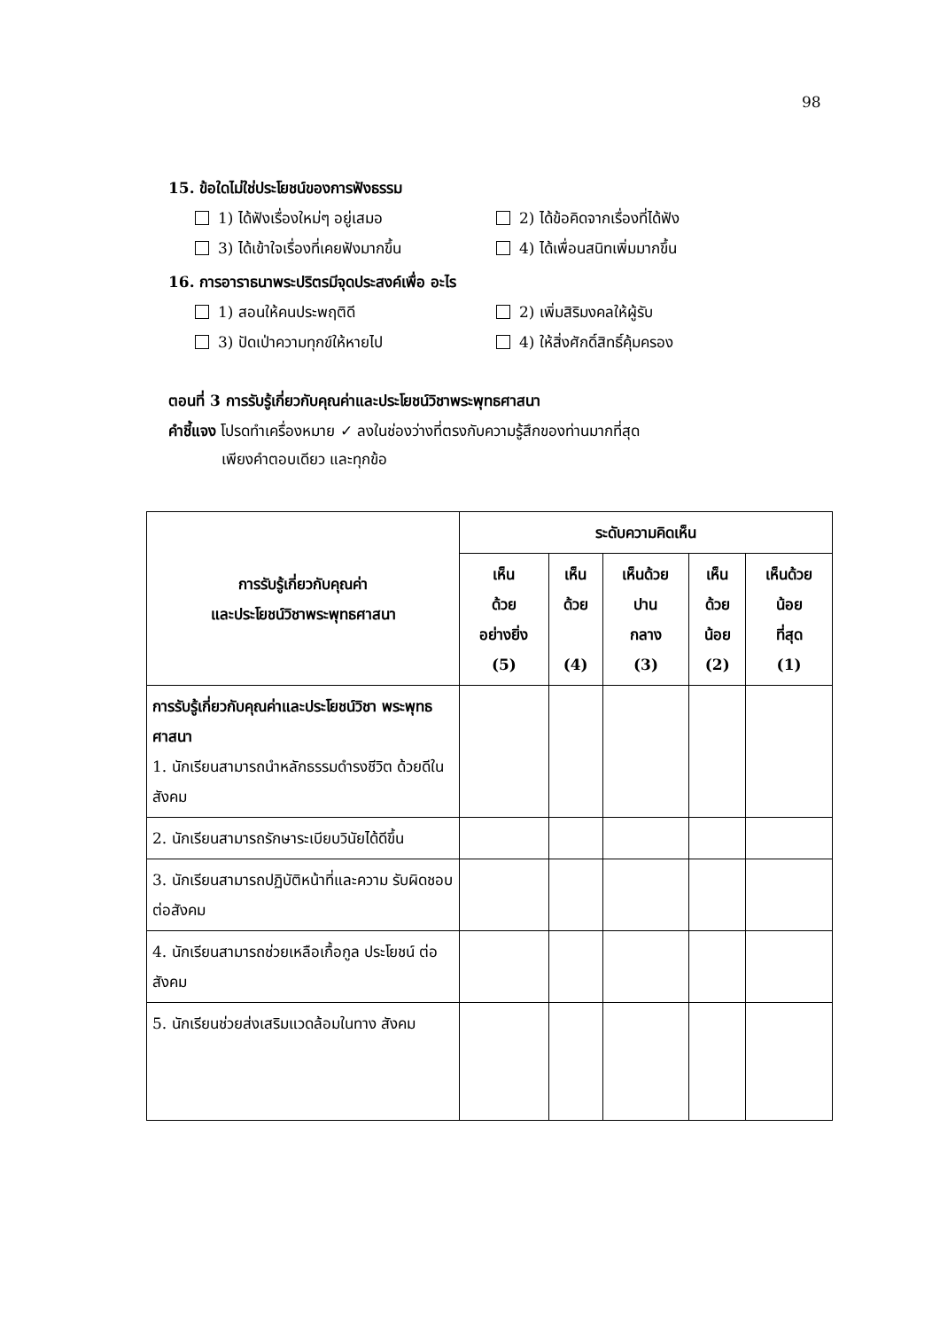98
15. ข้อใดไม่ใช่ประโยชน์ของการฟังธรรม
1) ได้ฟังเรื่องใหม่ๆ อยู่เสมอ
2) ได้ข้อคิดจากเรื่องที่ได้ฟัง
3) ได้เข้าใจเรื่องที่เคยฟังมากขึ้น
4) ได้เพื่อนสนิทเพิ่มมากขึ้น
16. การอาราธนาพระปริตรมีจุดประสงค์เพื่อ อะไร
1) สอนให้คนประพฤติดี
2) เพิ่มสิริมงคลให้ผู้รับ
3) ปัดเป่าความทุกข์ให้หายไป
4) ให้สิ่งศักดิ์สิทธิ์คุ้มครอง
ตอนที่ 3 การรับรู้เกี่ยวกับคุณค่าและประโยชน์วิชาพระพุทธศาสนา
คำชี้แจง โปรดทำเครื่องหมาย ✓ ลงในช่องว่างที่ตรงกับความรู้สึกของท่านมากที่สุด
เพียงคำตอบเดียว และทุกข้อ
| การรับรู้เกี่ยวกับคุณค่า และประโยชน์วิชาพระพุทธศาสนา | ระดับความคิดเห็น | | | | |
| --- | --- | --- | --- | --- | --- |
| | เห็น ด้วย อย่างยิ่ง (5) | เห็น ด้วย (4) | เห็นด้วย ปาน กลาง (3) | เห็น ด้วย น้อย (2) | เห็นด้วย น้อย ที่สุด (1) |
| การรับรู้เกี่ยวกับคุณค่าและประโยชน์วิชา พระพุทธศาสนา 1. นักเรียนสามารถนำหลักธรรมดำรงชีวิต ด้วยดีในสังคม | | | | | |
| 2. นักเรียนสามารถรักษาระเบียบวินัยได้ดีขึ้น | | | | | |
| 3. นักเรียนสามารถปฏิบัติหน้าที่และความ รับผิดชอบต่อสังคม | | | | | |
| 4. นักเรียนสามารถช่วยเหลือเกื้อกูล ประโยชน์ ต่อสังคม | | | | | |
| 5. นักเรียนช่วยส่งเสริมแวดล้อมในทาง สังคม | | | | | |